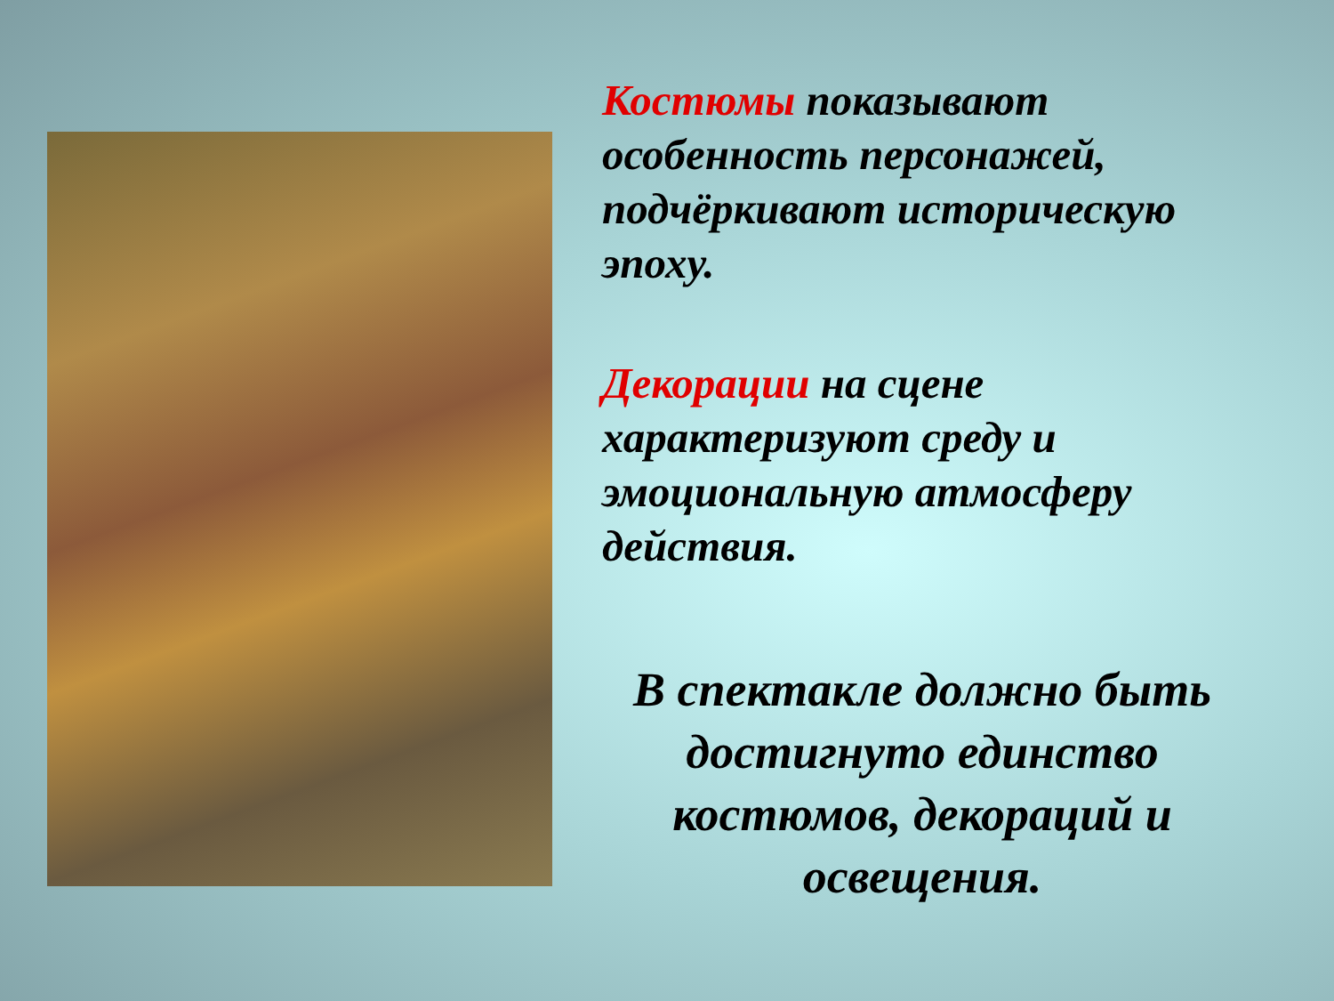Костюмы показывают особенность персонажей, подчёркивают историческую эпоху.
Декорации на сцене характеризуют среду и эмоциональную атмосферу действия.
В спектакле должно быть достигнуто единство костюмов, декораций и освещения.